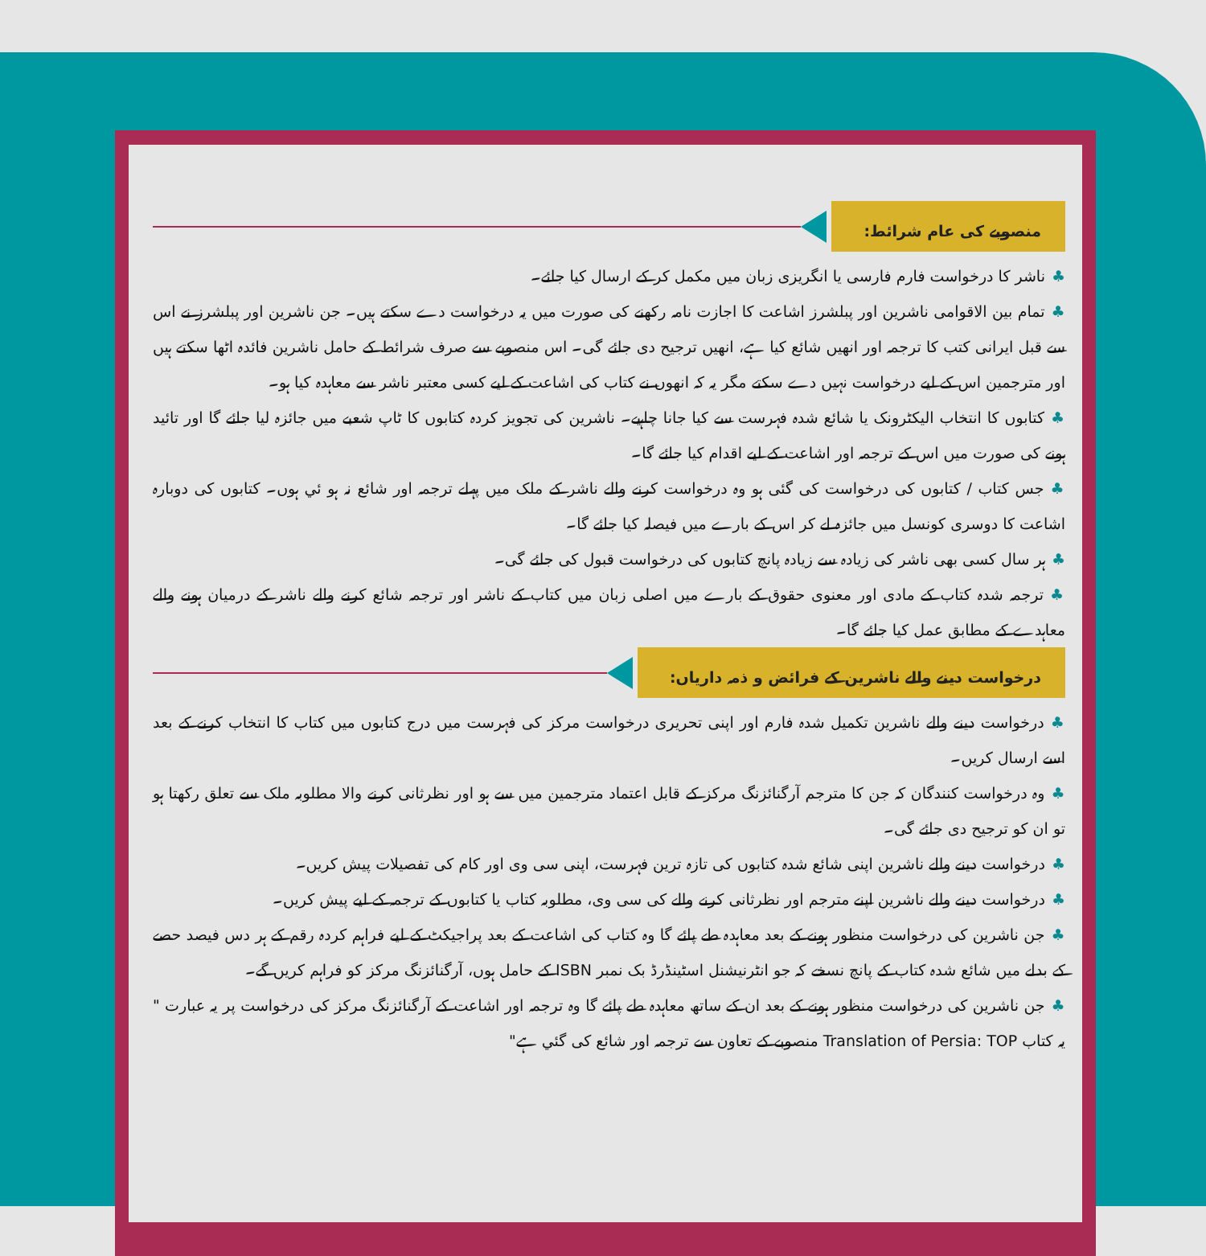منصوبے کی عام شرائط:
♣ناشر کا درخواست فارم فارسی یا انگریزی زبان میں مکمل کر کے ارسال کیا جائے۔
♣تمام بین الاقوامی ناشرین اور پبلشرز اشاعت کا اجازت نامہ رکھنے کی صورت میں یہ درخواست دے سکتے ہیں۔ جن ناشرین اور پبلشرز نے اس سے قبل ایرانی کتب کا ترجمہ اور انھیں شائع کیا ہے، انھیں ترجیح دی جائے گی۔ اس منصوبے سے صرف شرائط کے حامل ناشرین فائدہ اٹھا سکتے ہیں اور مترجمین اس کے لیے درخواست نہیں دے سکتے مگر یہ کہ انھوں نے کتاب کی اشاعت کے لیے کسی معتبر ناشر سے معاہدہ کیا ہو۔
♣کتابوں کا انتخاب الیکٹرونک یا شائع شدہ فہرست سے کیا جانا چاہیے۔ ناشرین کی تجویز کردہ کتابوں کا ٹاپ شعبے میں جائزہ لیا جائے گا اور تائید ہونے کی صورت میں اس کے ترجمہ اور اشاعت کے لیے اقدام کیا جائے گا۔
♣جس کتاب / کتابوں کی درخواست کی گئی ہو وہ درخواست کرنے والے ناشر کے ملک میں پہلے ترجمہ اور شائع نہ ہو ئي ہوں۔ کتابوں کی دوبارہ اشاعت کا دوسری کونسل میں جائزہ لے کر اس کے بارے میں فیصلہ کیا جائے گا۔
♣ہر سال کسی بھی ناشر کی زیادہ سے زیادہ پانچ کتابوں کی درخواست قبول کی جائے گی۔
♣ترجمہ شدہ کتاب کے مادی اور معنوی حقوق کے بارے میں اصلی زبان میں کتاب کے ناشر اور ترجمہ شائع کرنے والے ناشر کے درمیان ہونے والے معاہدے کے مطابق عمل کیا جائے گا۔
درخواست دینے والے ناشرین کے فرائض و ذمہ داریاں:
♣درخواست دینے والے ناشرین تکمیل شدہ فارم اور اپنی تحریری درخواست مرکز کی فہرست میں درج کتابوں میں کتاب کا انتخاب کرنے کے بعد اسے ارسال کریں۔
♣وہ درخواست کنندگان کہ جن کا مترجم آرگنائزنگ مرکز کے قابل اعتماد مترجمین میں سے ہو اور نظرثانی کرنے والا مطلوبہ ملک سے تعلق رکھتا ہو تو ان کو ترجیح دی جائے گی۔
♣درخواست دینے والے ناشرین اپنی شائع شدہ کتابوں کی تازہ ترین فہرست، اپنی سی وی اور کام کی تفصیلات پیش کریں۔
♣درخواست دینے والے ناشرین اپنے مترجم اور نظرثانی کرنے والے کی سی وی، مطلوبہ کتاب یا کتابوں کے ترجمہ کے لیے پیش کریں۔
♣جن ناشرین کی درخواست منظور ہونے کے بعد معاہدہ طے پائے گا وہ کتاب کی اشاعت کے بعد پراجیکٹ کے لیے فراہم کردہ رقم کے ہر دس فیصد حصے کے بدلے میں شائع شدہ کتاب کے پانچ نسخے کہ جو انٹرنیشنل اسٹینڈرڈ بک نمبر ISBN کے حامل ہوں، آرگنائزنگ مرکز کو فراہم کریں گے۔
♣جن ناشرین کی درخواست منظور ہونے کے بعد ان کے ساتھ معاہدہ طے پائے گا وہ ترجمہ اور اشاعت کے آرگنائزنگ مرکز کی درخواست پر یہ عبارت " یہ کتاب Translation of Persia: TOP منصوبے کے تعاون سے ترجمہ اور شائع کی گئي ہے"